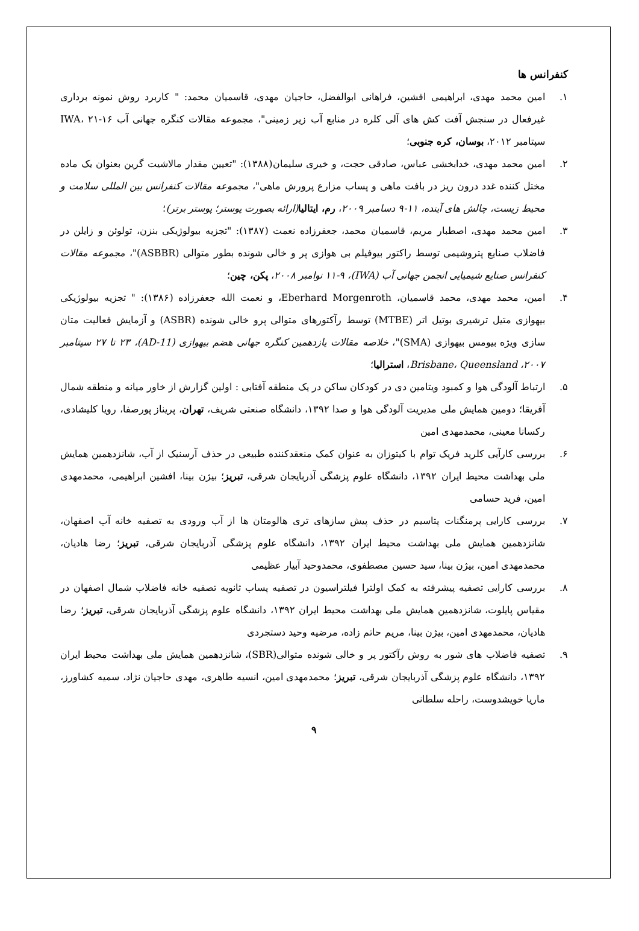کنفرانس ها
۱. امین محمد مهدی، ابراهیمی افشین، فراهانی ابوالفضل، حاجیان مهدی، قاسمیان محمد: " کاربرد روش نمونه برداری غیرفعال در سنجش آفت کش های آلی کلره در منابع آب زیر زمینی"، مجموعه مقالات کنگره جهانی آب IWA، ۲۱-۱۶ سپتامبر ۲۰۱۲، بوسان، کره جنوبی؛
۲. امین محمد مهدی، خدابخشی عباس، صادقی حجت، و خیری سلیمان(۱۳۸۸): "تعیین مقدار مالاشیت گرین بعنوان یک ماده مختل کننده غدد درون ریز در بافت ماهی و پساب مزارع پرورش ماهی"، مجموعه مقالات کنفرانس بین المللی سلامت و محیط زیست، چالش های آینده، ۱۱-۹ دسامبر ۲۰۰۹، رم، ایتالیا(ارائه بصورت پوستر؛ پوستر برتر)؛
۳. امین محمد مهدی، اصطبار مریم، قاسمیان محمد، جعفرزاده نعمت (۱۳۸۷): "تجزیه بیولوژیکی بنزن، تولوئن و زایلن در فاضلاب صنایع پتروشیمی توسط راکتور بیوفیلم بی هوازی پر و خالی شونده بطور متوالی (ASBBR)"، مجموعه مقالات کنفرانس صنایع شیمیایی انجمن جهانی آب (IWA)، ۱۱-۹ نوامبر ۲۰۰۸، پکن، چین؛
۴. امین، محمد مهدی، محمد قاسمیان، Eberhard Morgenroth، و نعمت الله جعفرزاده (۱۳۸۶): " تجزیه بیولوژیکی بیهوازی متیل ترشیری بوتیل اتر (MTBE) توسط رآکتورهای متوالی پرو خالی شونده (ASBR) و آزمایش فعالیت متان سازی ویژه بیومس بیهوازی (SMA)"، خلاصه مقالات یازدهمین کنگره جهانی هضم بیهوازی (AD-11)، ۲۳ تا ۲۷ سپتامبر ۲۰۰۷، Brisbane، Queensland، استرالیا؛
۵. ارتباط آلودگی هوا و کمبود ویتامین دی در کودکان ساکن در یک منطقه آفتابی : اولین گزارش از خاور میانه و منطقه شمال آفریقا؛ دومین همایش ملی مدیریت آلودگی هوا و صدا ۱۳۹۲، دانشگاه صنعتی شریف، تهران، پریناز پورصفا، رویا کلیشادی، رکسانا معینی، محمدمهدی امین
۶. بررسی کارآیی کلرید فریک توام با کیتوزان به عنوان کمک منعقدکننده طبیعی در حذف آرسنیک از آب، شانزدهمین همایش ملی بهداشت محیط ایران ۱۳۹۲، دانشگاه علوم پزشگی آذربایجان شرقی، تبریز؛ بیژن بینا، افشین ابراهیمی، محمدمهدی امین، فرید حسامی
۷. بررسی کارایی پرمنگنات پتاسیم در حذف پیش سازهای تری هالومتان ها از آب ورودی به تصفیه خانه آب اصفهان، شانزدهمین همایش ملی بهداشت محیط ایران ۱۳۹۲، دانشگاه علوم پزشگی آذربایجان شرقی، تبریز؛ رضا هادیان، محمدمهدی امین، بیژن بینا، سید حسین مصطفوی، محمدوحید آبیار عظیمی
۸. بررسی کارایی تصفیه پیشرفته به کمک اولترا فیلتراسیون در تصفیه پساب ثانویه تصفیه خانه فاضلاب شمال اصفهان در مقیاس پایلوت، شانزدهمین همایش ملی بهداشت محیط ایران ۱۳۹۲، دانشگاه علوم پزشگی آذربایجان شرقی، تبریز؛ رضا هادیان، محمدمهدی امین، بیژن بینا، مریم حاتم زاده، مرضیه وحید دستجردی
۹. تصفیه فاضلاب های شور به روش رآکتور پر و خالی شونده متوالی(SBR)، شانزدهمین همایش ملی بهداشت محیط ایران ۱۳۹۲، دانشگاه علوم پزشگی آذربایجان شرقی، تبریز؛ محمدمهدی امین، انسیه طاهری، مهدی حاجیان نژاد، سمیه کشاورز، ماریا خویشدوست، راحله سلطانی
۹